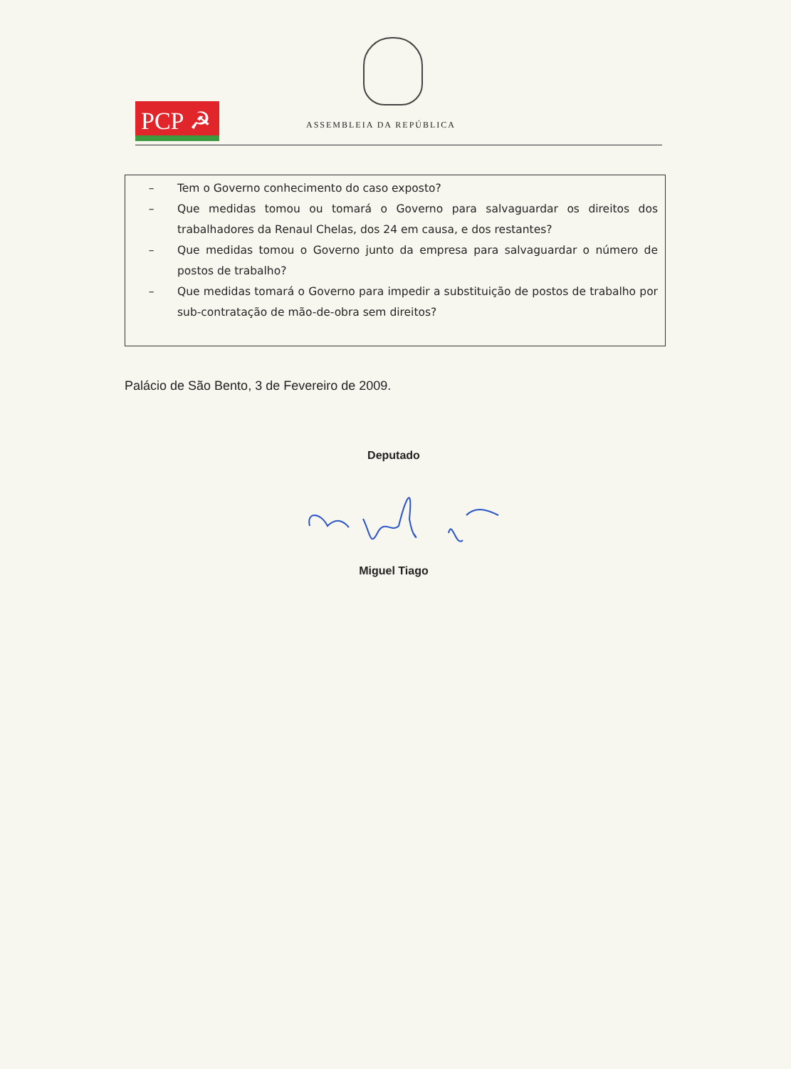PCP ☭ ASSEMBLEIA DA REPÚBLICA
– Tem o Governo conhecimento do caso exposto?
– Que medidas tomou ou tomará o Governo para salvaguardar os direitos dos trabalhadores da Renaul Chelas, dos 24 em causa, e dos restantes?
– Que medidas tomou o Governo junto da empresa para salvaguardar o número de postos de trabalho?
– Que medidas tomará o Governo para impedir a substituição de postos de trabalho por sub-contratação de mão-de-obra sem direitos?
Palácio de São Bento, 3 de Fevereiro de 2009.
Deputado
Miguel Tiago